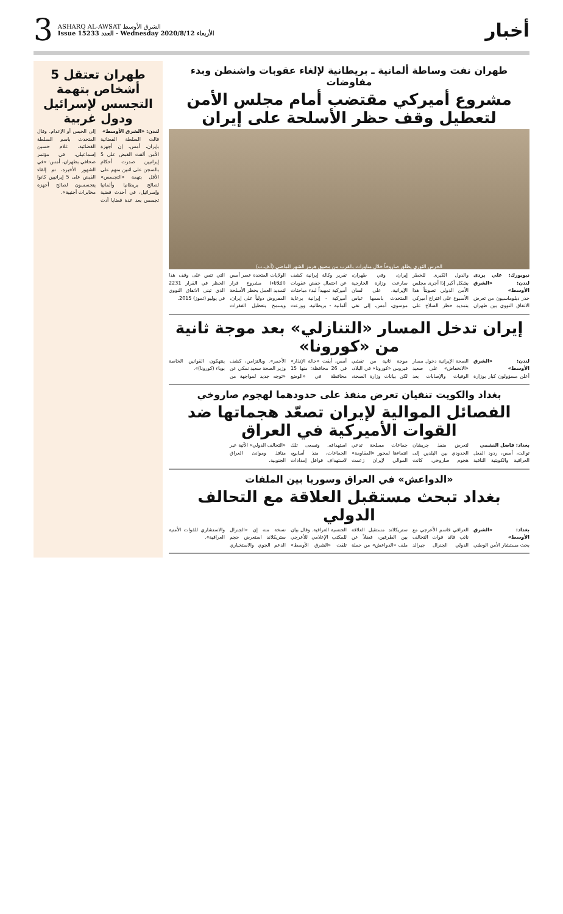أخبار
3
ASHARQ AL-AWSAT الشرق الأوسط
Issue 15233 العدد - Wednesday 2020/8/12 الأربعاء
طهران نفت وساطة ألمانية ـ بريطانية لإلغاء عقوبات واشنطن وبدء مفاوضات
مشروع أميركي مقتضب أمام مجلس الأمن لتعطيل وقف حظر الأسلحة على إيران
الحرس الثوري يطلق صاروخاً خلال مناورات بالقرب من مضيق هرمز الشهر الماضي (أ.ف.ب)
نيويورك: علي بردى لندن: «الشرق الأوسط»
حذر دبلوماسيون من تعرض الاتفاق النووي بين طهران والدول الكبرى للخطر بشكل أكبر إذا أجرى مجلس الأمن الدولي تصويتاً هذا الأسبوع على اقتراح أميركي بتمديد حظر السلاح على إيران، وفي طهران، سارعت وزارة الخارجية الإيرانية، على لسان المتحدث باسمها عباس موسوي، أمس، إلى نفي تقرير وكالة إيرانية كشف عن احتمال خفض عقوبات أميركية تمهيداً لبدء مباحثات أميركية - إيرانية برعاية ألمانية - بريطانية. ووزعت الولايات المتحدة عصر أمس (الثلاثاء) مشروع قرار لتمديد العمل بحظر الأسلحة المفروض دولياً على إيران، ويسمح بتعطيل الفقرات التي تنص على وقف هذا الحظر في القرار 2231 الذي تبنى الاتفاق النووي في يوليو (تموز) 2015.
إيران تدخل المسار «التنازلي» بعد موجة ثانية من «كورونا»
لندن: «الشرق الأوسط»
أعلن مسؤولون كبار بوزارة الصحة الإيرانية دخول مسار «الانخفاض» على صعيد الوفيات والإصابات بعد موجة ثانية من تفشي فيروس «كورونا» في البلاد، لكن بيانات وزارة الصحة، أمس، أبقت «حالة الإنذار» في 26 محافظة؛ منها 15 محافظة في «الوضع الأحمر». وبالتزامن، كشف وزير الصحة سعيد نمكي عن «توجه جديد لمواجهة من ينتهكون القوانين الخاصة بوباء (كورونا)».
بغداد والكويت تنفيان تعرض منفذ على حدودهما لهجوم صاروخي
الفصائل الموالية لإيران تصعّد هجماتها ضد القوات الأميركية في العراق
بغداد: فاضل النشمي
توالت، أمس، ردود الفعل العراقية والكويتية النافية لتعرض منفذ جريشان الحدودي بين البلدين إلى هجوم صاروخي، كانت جماعات مسلحة تدعي انتماءها لمحور «المقاومة» الموالي لإيران زعمت استهدافه. وتسعى تلك الجماعات، منذ أسابيع، لاستهداف قوافل إمدادات «التحالف الدولي» الآتية عبر منافذ وموانئ العراق الجنوبية.
«الدواعش» في العراق وسوريا بين الملفات
بغداد تبحث مستقبل العلاقة مع التحالف الدولي
بغداد: «الشرق الأوسط»
بحث مستشار الأمن الوطني العراقي قاسم الأعرجي مع نائب قائد قوات التحالف الدولي الجنرال جيرالد ستريكلاند مستقبل العلاقة بين الطرفين، فضلاً عن ملف «الدواعش» من حملة الجنسية العراقية. وقال بيان للمكتب الإعلامي للأعرجي تلقت «الشرق الأوسط» نسخة منه إن «الجنرال ستريكلاند استعرض حجم الدعم الجوي والاستخباري والاستشاري للقوات الأمنية العراقية».
طهران تعتقل 5 أشخاص بتهمة التجسس لإسرائيل ودول غربية
لندن: «الشرق الأوسط»
قالت السلطة القضائية بإيران، أمس، إن أجهزة الأمن ألقت القبض على 5 إيرانيين صدرت أحكام بالسجن على اثنين منهم على الأقل بتهمة «التجسس» لصالح بريطانيا وألمانيا وإسرائيل، في أحدث قضية تجسس بعد عدة قضايا أدت إلى الحبس أو الإعدام. وقال المتحدث باسم السلطة القضائية، غلام حسين إسماعيلي، في مؤتمر صحافي بطهران، أمس: «في الشهور الأخيرة، تم إلقاء القبض على 5 إيرانيين كانوا يتجسسون لصالح أجهزة مخابرات أجنبية».